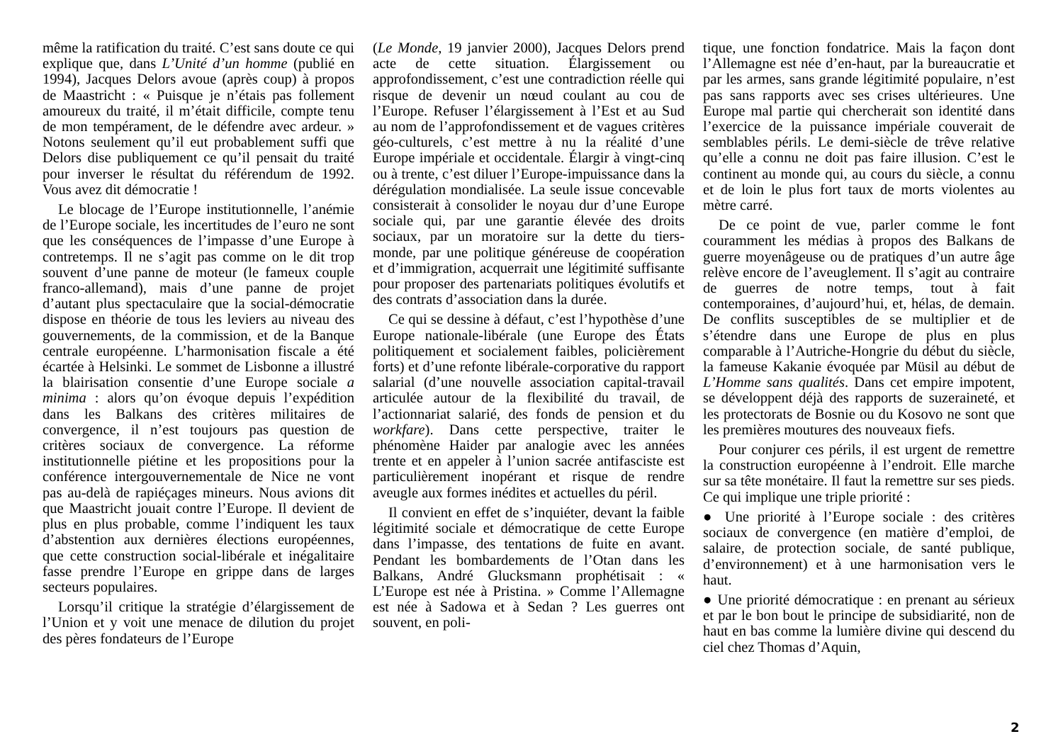même la ratification du traité. C’est sans doute ce qui explique que, dans L’Unité d’un homme (publié en 1994), Jacques Delors avoue (après coup) à propos de Maastricht : « Puisque je n’étais pas follement amoureux du traité, il m’était difficile, compte tenu de mon tempérament, de le défendre avec ardeur. » Notons seulement qu’il eut probablement suffi que Delors dise publiquement ce qu’il pensait du traité pour inverser le résultat du référendum de 1992. Vous avez dit démocratie !
Le blocage de l’Europe institutionnelle, l’anémie de l’Europe sociale, les incertitudes de l’euro ne sont que les conséquences de l’impasse d’une Europe à contretemps. Il ne s’agit pas comme on le dit trop souvent d’une panne de moteur (le fameux couple franco-allemand), mais d’une panne de projet d’autant plus spectaculaire que la social-démocratie dispose en théorie de tous les leviers au niveau des gouvernements, de la commission, et de la Banque centrale européenne. L’harmonisation fiscale a été écartée à Helsinki. Le sommet de Lisbonne a illustré la blairisation consentie d’une Europe sociale a minima : alors qu’on évoque depuis l’expédition dans les Balkans des critères militaires de convergence, il n’est toujours pas question de critères sociaux de convergence. La réforme institutionnelle piétine et les propositions pour la conférence intergouvernementale de Nice ne vont pas au-delà de rapiéçages mineurs. Nous avions dit que Maastricht jouait contre l’Europe. Il devient de plus en plus probable, comme l’indiquent les taux d’abstention aux dernières élections européennes, que cette construction social-libérale et inégalitaire fasse prendre l’Europe en grippe dans de larges secteurs populaires.
Lorsqu’il critique la stratégie d’élargissement de l’Union et y voit une menace de dilution du projet des pères fondateurs de l’Europe
(Le Monde, 19 janvier 2000), Jacques Delors prend acte de cette situation. Élargissement ou approfondissement, c’est une contradiction réelle qui risque de devenir un nœud coulant au cou de l’Europe. Refuser l’élargissement à l’Est et au Sud au nom de l’approfondissement et de vagues critères géo-culturels, c’est mettre à nu la réalité d’une Europe impériale et occidentale. Élargir à vingt-cinq ou à trente, c’est diluer l’Europe-impuissance dans la dérégulation mondialisée. La seule issue concevable consisterait à consolider le noyau dur d’une Europe sociale qui, par une garantie élevée des droits sociaux, par un moratoire sur la dette du tiers-monde, par une politique généreuse de coopération et d’immigration, acquerrait une légitimité suffisante pour proposer des partenariats politiques évolutifs et des contrats d’association dans la durée.
Ce qui se dessine à défaut, c’est l’hypothèse d’une Europe nationale-libérale (une Europe des États politiquement et socialement faibles, policièrement forts) et d’une refonte libérale-corporative du rapport salarial (d’une nouvelle association capital-travail articulée autour de la flexibilité du travail, de l’actionnariat salarié, des fonds de pension et du workfare). Dans cette perspective, traiter le phénomène Haider par analogie avec les années trente et en appeler à l’union sacrée antifasciste est particulièrement inopérant et risque de rendre aveugle aux formes inédites et actuelles du péril.
Il convient en effet de s’inquiéter, devant la faible légitimité sociale et démocratique de cette Europe dans l’impasse, des tentations de fuite en avant. Pendant les bombardements de l’Otan dans les Balkans, André Glucksmann prophétisait : « L’Europe est née à Pristina. » Comme l’Allemagne est née à Sadowa et à Sedan ? Les guerres ont souvent, en poli-
tique, une fonction fondatrice. Mais la façon dont l’Allemagne est née d’en-haut, par la bureaucratie et par les armes, sans grande légitimité populaire, n’est pas sans rapports avec ses crises ultérieures. Une Europe mal partie qui chercherait son identité dans l’exercice de la puissance impériale couverait de semblables périls. Le demi-siècle de trêve relative qu’elle a connu ne doit pas faire illusion. C’est le continent au monde qui, au cours du siècle, a connu et de loin le plus fort taux de morts violentes au mètre carré.
De ce point de vue, parler comme le font couramment les médias à propos des Balkans de guerre moyenâgeuse ou de pratiques d’un autre âge relève encore de l’aveuglement. Il s’agit au contraire de guerres de notre temps, tout à fait contemporaines, d’aujourd’hui, et, hélas, de demain. De conflits susceptibles de se multiplier et de s’étendre dans une Europe de plus en plus comparable à l’Autriche-Hongrie du début du siècle, la fameuse Kakanie évoquée par Müsil au début de L’Homme sans qualités. Dans cet empire impotent, se développent déjà des rapports de suzeraineté, et les protectorats de Bosnie ou du Kosovo ne sont que les premières moutures des nouveaux fiefs.
Pour conjurer ces périls, il est urgent de remettre la construction européenne à l’endroit. Elle marche sur sa tête monétaire. Il faut la remettre sur ses pieds. Ce qui implique une triple priorité :
● Une priorité à l’Europe sociale : des critères sociaux de convergence (en matière d’emploi, de salaire, de protection sociale, de santé publique, d’environnement) et à une harmonisation vers le haut.
● Une priorité démocratique : en prenant au sérieux et par le bon bout le principe de subsidiarité, non de haut en bas comme la lumière divine qui descend du ciel chez Thomas d’Aquin,
2